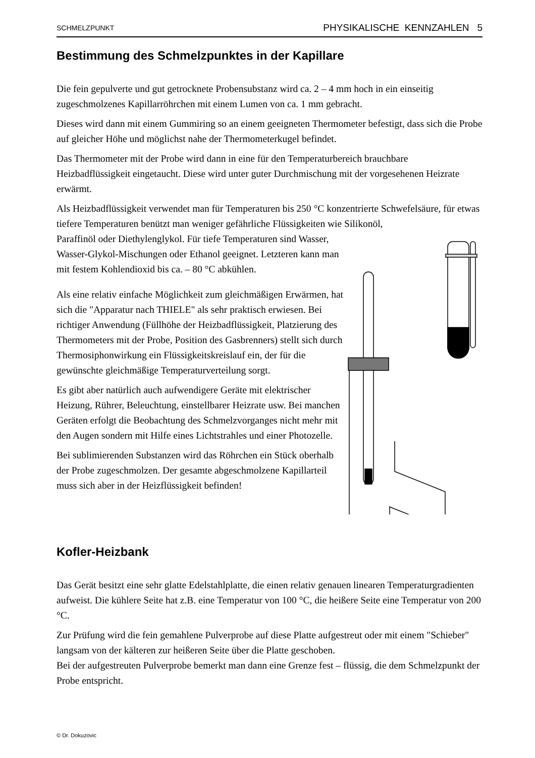SCHMELZPUNKT PHYSIKALISCHE KENNZAHLEN 5
Bestimmung des Schmelzpunktes in der Kapillare
Die fein gepulverte und gut getrocknete Probensubstanz wird ca. 2 – 4 mm hoch in ein einseitig zugeschmolzenes Kapillarröhrchen mit einem Lumen von ca. 1 mm gebracht.
Dieses wird dann mit einem Gummiring so an einem geeigneten Thermometer befestigt, dass sich die Probe auf gleicher Höhe und möglichst nahe der Thermometerkugel befindet.
Das Thermometer mit der Probe wird dann in eine für den Temperaturbereich brauchbare Heizbadflüssigkeit eingetaucht. Diese wird unter guter Durchmischung mit der vorgesehenen Heizrate erwärmt.
Als Heizbadflüssigkeit verwendet man für Temperaturen bis 250 °C konzentrierte Schwefelsäure, für etwas tiefere Temperaturen benützt man weniger gefährliche Flüssigkeiten wie Silikonöl,
Paraffinöl oder Diethylenglykol. Für tiefe Temperaturen sind Wasser, Wasser-Glykol-Mischungen oder Ethanol geeignet. Letzteren kann man mit festem Kohlendioxid bis ca. – 80 °C abkühlen.
Als eine relativ einfache Möglichkeit zum gleichmäßigen Erwärmen, hat sich die "Apparatur nach THIELE" als sehr praktisch erwiesen. Bei richtiger Anwendung (Füllhöhe der Heizbadflüssigkeit, Platzierung des Thermometers mit der Probe, Position des Gasbrenners) stellt sich durch Thermosiphonwirkung ein Flüssigkeitskreislauf ein, der für die gewünschte gleichmäßige Temperaturverteilung sorgt.
Es gibt aber natürlich auch aufwendigere Geräte mit elektrischer Heizung, Rührer, Beleuchtung, einstellbarer Heizrate usw. Bei manchen Geräten erfolgt die Beobachtung des Schmelzvorganges nicht mehr mit den Augen sondern mit Hilfe eines Lichtstrahles und einer Photozelle.
Bei sublimierenden Substanzen wird das Röhrchen ein Stück oberhalb der Probe zugeschmolzen. Der gesamte abgeschmolzene Kapillarteil muss sich aber in der Heizflüssigkeit befinden!
Kofler-Heizbank
Das Gerät besitzt eine sehr glatte Edelstahlplatte, die einen relativ genauen linearen Temperaturgradienten aufweist. Die kühlere Seite hat z.B. eine Temperatur von 100 °C, die heißere Seite eine Temperatur von 200 °C.
Zur Prüfung wird die fein gemahlene Pulverprobe auf diese Platte aufgestreut oder mit einem "Schieber" langsam von der kälteren zur heißeren Seite über die Platte geschoben.
Bei der aufgestreuten Pulverprobe bemerkt man dann eine Grenze fest – flüssig, die dem Schmelzpunkt der Probe entspricht.
© Dr. Dokuzovic